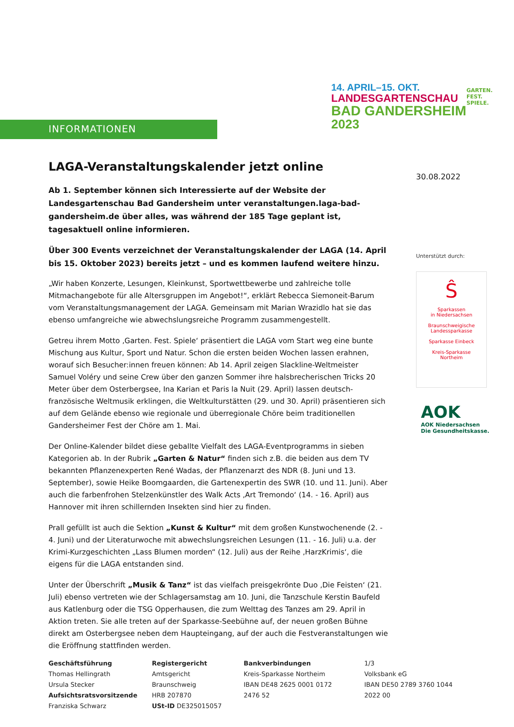INFORMATIONEN
14. APRIL–15. OKT.
LANDESGARTENSCHAU
BAD GANDERSHEIM
2023
GARTEN.
FEST.
SPIELE.
30.08.2022
Unterstützt durch:
Ŝ
Sparkassen
in Niedersachsen
Braunschweigische
Landessparkasse
Sparkasse Einbeck
Kreis-Sparkasse
Northeim
AOK
AOK Niedersachsen
Die Gesundheitskasse.
LAGA-Veranstaltungskalender jetzt online
Ab 1. September können sich Interessierte auf der Website der Landesgartenschau Bad Gandersheim unter veranstaltungen.laga-bad-gandersheim.de über alles, was während der 185 Tage geplant ist, tagesaktuell online informieren.
Über 300 Events verzeichnet der Veranstaltungskalender der LAGA (14. April bis 15. Oktober 2023) bereits jetzt – und es kommen laufend weitere hinzu.
„Wir haben Konzerte, Lesungen, Kleinkunst, Sportwettbewerbe und zahlreiche tolle Mitmachangebote für alle Altersgruppen im Angebot!“, erklärt Rebecca Siemoneit-Barum vom Veranstaltungsmanagement der LAGA. Gemeinsam mit Marian Wrazidlo hat sie das ebenso umfangreiche wie abwechslungsreiche Programm zusammengestellt.
Getreu ihrem Motto ‚Garten. Fest. Spiele‘ präsentiert die LAGA vom Start weg eine bunte Mischung aus Kultur, Sport und Natur. Schon die ersten beiden Wochen lassen erahnen, worauf sich Besucher:innen freuen können: Ab 14. April zeigen Slackline-Weltmeister Samuel Voléry und seine Crew über den ganzen Sommer ihre halsbrecherischen Tricks 20 Meter über dem Osterbergsee, Ina Karian et Paris la Nuit (29. April) lassen deutsch-französische Weltmusik erklingen, die Weltkulturstätten (29. und 30. April) präsentieren sich auf dem Gelände ebenso wie regionale und überregionale Chöre beim traditionellen Gandersheimer Fest der Chöre am 1. Mai.
Der Online-Kalender bildet diese geballte Vielfalt des LAGA-Eventprogramms in sieben Kategorien ab. In der Rubrik „Garten & Natur“ finden sich z.B. die beiden aus dem TV bekannten Pflanzenexperten René Wadas, der Pflanzenarzt des NDR (8. Juni und 13. September), sowie Heike Boomgaarden, die Gartenexpertin des SWR (10. und 11. Juni). Aber auch die farbenfrohen Stelzenkünstler des Walk Acts ‚Art Tremondo‘ (14. - 16. April) aus Hannover mit ihren schillernden Insekten sind hier zu finden.
Prall gefüllt ist auch die Sektion „Kunst & Kultur“ mit dem großen Kunstwochenende (2. - 4. Juni) und der Literaturwoche mit abwechslungsreichen Lesungen (11. - 16. Juli) u.a. der Krimi-Kurzgeschichten „Lass Blumen morden“ (12. Juli) aus der Reihe ‚HarzKrimis‘, die eigens für die LAGA entstanden sind.
Unter der Überschrift „Musik & Tanz“ ist das vielfach preisgekrönte Duo ‚Die Feisten‘ (21. Juli) ebenso vertreten wie der Schlagersamstag am 10. Juni, die Tanzschule Kerstin Baufeld aus Katlenburg oder die TSG Opperhausen, die zum Welttag des Tanzes am 29. April in Aktion treten. Sie alle treten auf der Sparkasse-Seebühne auf, der neuen großen Bühne direkt am Osterbergsee neben dem Haupteingang, auf der auch die Festveranstaltungen wie die Eröffnung stattfinden werden.
Geschäftsführung
Thomas Hellingrath
Ursula Stecker
Aufsichtsratsvorsitzende
Franziska Schwarz
Registergericht
Amtsgericht Braunschweig
HRB 207870
USt-ID DE325015057
Bankverbindungen
Kreis-Sparkasse Northeim
IBAN DE48 2625 0001 0172 2476 52
1/3
Volksbank eG
IBAN DE50 2789 3760 1044 2022 00